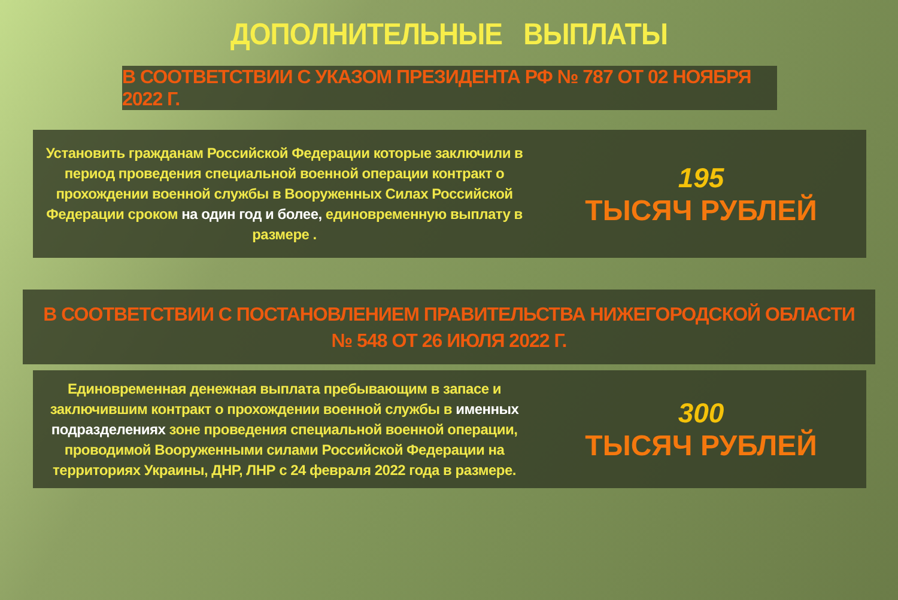ДОПОЛНИТЕЛЬНЫЕ ВЫПЛАТЫ
В СООТВЕТСТВИИ С УКАЗОМ ПРЕЗИДЕНТА РФ № 787 ОТ 02 НОЯБРЯ 2022 Г.
Установить гражданам Российской Федерации которые заключили в период проведения специальной военной операции контракт о прохождении военной службы в Вооруженных Силах Российской Федерации сроком на один год и более, единовременную выплату в размере .
195
ТЫСЯЧ РУБЛЕЙ
В СООТВЕТСТВИИ С ПОСТАНОВЛЕНИЕМ ПРАВИТЕЛЬСТВА НИЖЕГОРОДСКОЙ ОБЛАСТИ
№ 548 ОТ 26 ИЮЛЯ 2022 Г.
Единовременная денежная выплата пребывающим в запасе и заключившим контракт о прохождении военной службы в именных подразделениях зоне проведения специальной военной операции, проводимой Вооруженными силами Российской Федерации на территориях Украины, ДНР, ЛНР с 24 февраля 2022 года в размере.
300
ТЫСЯЧ РУБЛЕЙ